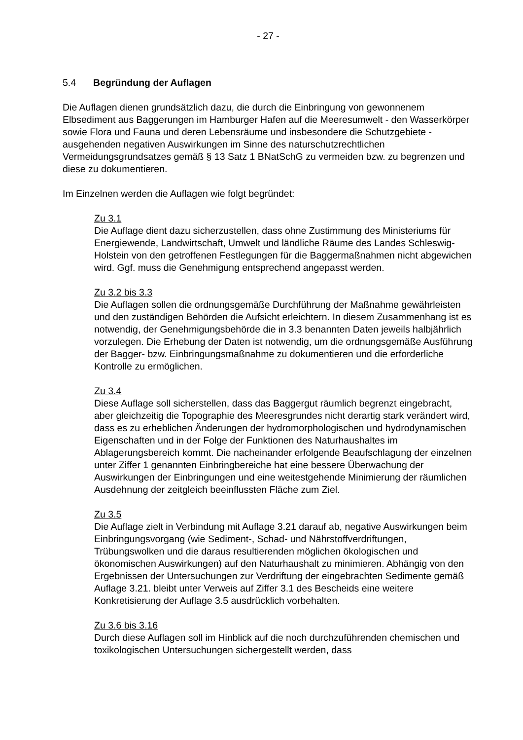- 27 -
5.4 Begründung der Auflagen
Die Auflagen dienen grundsätzlich dazu, die durch die Einbringung von gewonnenem Elbsediment aus Baggerungen im Hamburger Hafen auf die Meeresumwelt - den Wasserkörper sowie Flora und Fauna und deren Lebensräume und insbesondere die Schutzgebiete - ausgehenden negativen Auswirkungen im Sinne des naturschutzrechtlichen Vermeidungsgrundsatzes gemäß § 13 Satz 1 BNatSchG zu vermeiden bzw. zu begrenzen und diese zu dokumentieren.
Im Einzelnen werden die Auflagen wie folgt begründet:
Zu 3.1
Die Auflage dient dazu sicherzustellen, dass ohne Zustimmung des Ministeriums für Energiewende, Landwirtschaft, Umwelt und ländliche Räume des Landes Schleswig-Holstein von den getroffenen Festlegungen für die Baggermaßnahmen nicht abgewichen wird. Ggf. muss die Genehmigung entsprechend angepasst werden.
Zu 3.2 bis 3.3
Die Auflagen sollen die ordnungsgemäße Durchführung der Maßnahme gewährleisten und den zuständigen Behörden die Aufsicht erleichtern. In diesem Zusammenhang ist es notwendig, der Genehmigungsbehörde die in 3.3 benannten Daten jeweils halbjährlich vorzulegen. Die Erhebung der Daten ist notwendig, um die ordnungsgemäße Ausführung der Bagger- bzw. Einbringungsmaßnahme zu dokumentieren und die erforderliche Kontrolle zu ermöglichen.
Zu 3.4
Diese Auflage soll sicherstellen, dass das Baggergut räumlich begrenzt eingebracht, aber gleichzeitig die Topographie des Meeresgrundes nicht derartig stark verändert wird, dass es zu erheblichen Änderungen der hydromorphologischen und hydrodynamischen Eigenschaften und in der Folge der Funktionen des Naturhaushaltes im Ablagerungsbereich kommt. Die nacheinander erfolgende Beaufschlagung der einzelnen unter Ziffer 1 genannten Einbringbereiche hat eine bessere Überwachung der Auswirkungen der Einbringungen und eine weitestgehende Minimierung der räumlichen Ausdehnung der zeitgleich beeinflussten Fläche zum Ziel.
Zu 3.5
Die Auflage zielt in Verbindung mit Auflage 3.21 darauf ab, negative Auswirkungen beim Einbringungsvorgang (wie Sediment-, Schad- und Nährstoffverdriftungen, Trübungswolken und die daraus resultierenden möglichen ökologischen und ökonomischen Auswirkungen) auf den Naturhaushalt zu minimieren. Abhängig von den Ergebnissen der Untersuchungen zur Verdriftung der eingebrachten Sedimente gemäß Auflage 3.21. bleibt unter Verweis auf Ziffer 3.1 des Bescheids eine weitere Konkretisierung der Auflage 3.5 ausdrücklich vorbehalten.
Zu 3.6 bis 3.16
Durch diese Auflagen soll im Hinblick auf die noch durchzuführenden chemischen und toxikologischen Untersuchungen sichergestellt werden, dass